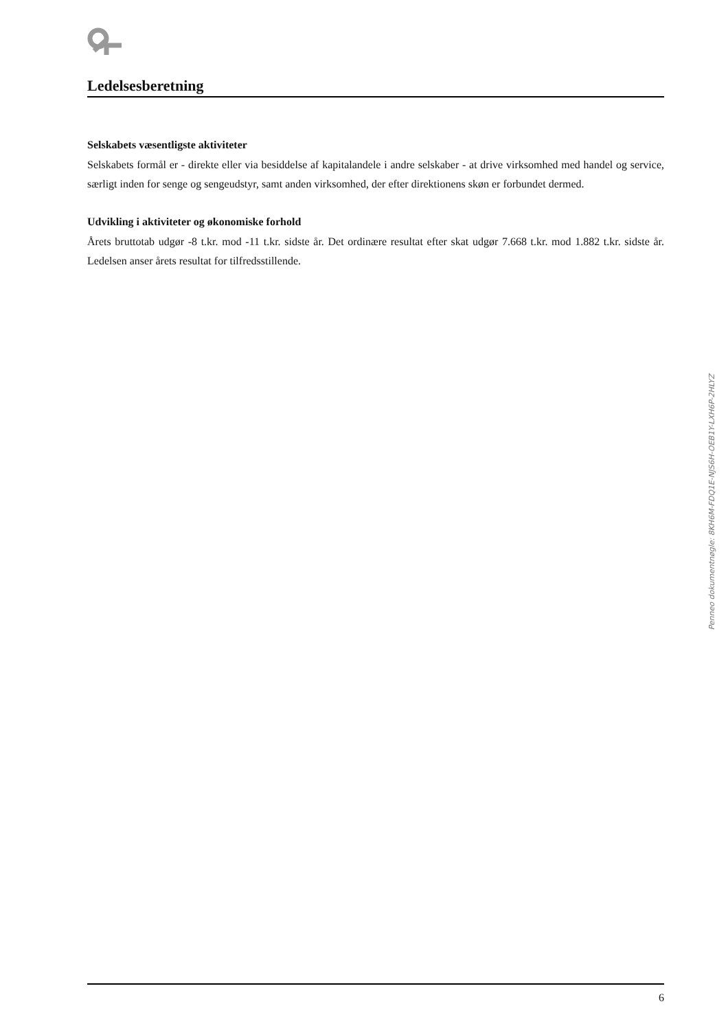Ledelsesberetning
Selskabets væsentligste aktiviteter
Selskabets formål er - direkte eller via besiddelse af kapitalandele i andre selskaber - at drive virksomhed med handel og service, særligt inden for senge og sengeudstyr, samt anden virksomhed, der efter direktionens skøn er forbundet dermed.
Udvikling i aktiviteter og økonomiske forhold
Årets bruttotab udgør -8 t.kr. mod -11 t.kr. sidste år. Det ordinære resultat efter skat udgør 7.668 t.kr. mod 1.882 t.kr. sidste år. Ledelsen anser årets resultat for tilfredsstillende.
Penneo dokumentnøgle: 8KH6M-FDQ1E-NJS6H-OEB1Y-LXH6P-2HLYZ
6